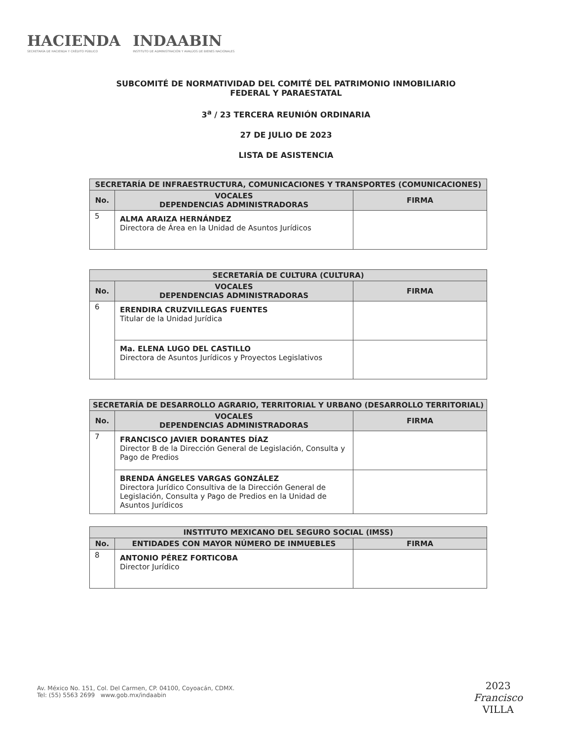HACIENDA
SECRETARÍA DE HACIENDA Y CRÉDITO PÚBLICO
INDAABIN
INSTITUTO DE ADMINISTRACIÓN Y AVALÚOS DE BIENES NACIONALES
SUBCOMITÉ DE NORMATIVIDAD DEL COMITÉ DEL PATRIMONIO INMOBILIARIO
FEDERAL Y PARAESTATAL
3<sup>a</sup> / 23 TERCERA REUNIÓN ORDINARIA
27 DE JULIO DE 2023
LISTA DE ASISTENCIA
| SECRETARÍA DE INFRAESTRUCTURA, COMUNICACIONES Y TRANSPORTES (COMUNICACIONES) | | |
| --- | --- | --- |
| No. | VOCALES DEPENDENCIAS ADMINISTRADORAS | FIRMA |
| 5 | ALMA ARAIZA HERNÁNDEZ Directora de Área en la Unidad de Asuntos Jurídicos | |
| SECRETARÍA DE CULTURA (CULTURA) | | |
| --- | --- | --- |
| No. | VOCALES DEPENDENCIAS ADMINISTRADORAS | FIRMA |
| 6 | ERENDIRA CRUZVILLEGAS FUENTES Titular de la Unidad Jurídica | |
| | Ma. ELENA LUGO DEL CASTILLO Directora de Asuntos Jurídicos y Proyectos Legislativos | |
| SECRETARÍA DE DESARROLLO AGRARIO, TERRITORIAL Y URBANO (DESARROLLO TERRITORIAL) | | |
| --- | --- | --- |
| No. | VOCALES DEPENDENCIAS ADMINISTRADORAS | FIRMA |
| 7 | FRANCISCO JAVIER DORANTES DÍAZ Director B de la Dirección General de Legislación, Consulta y Pago de Predios | |
| | BRENDA ÁNGELES VARGAS GONZÁLEZ Directora Jurídico Consultiva de la Dirección General de Legislación, Consulta y Pago de Predios en la Unidad de Asuntos Jurídicos | |
| INSTITUTO MEXICANO DEL SEGURO SOCIAL (IMSS) | | |
| --- | --- | --- |
| No. | ENTIDADES CON MAYOR NÚMERO DE INMUEBLES | FIRMA |
| 8 | ANTONIO PÉREZ FORTICOBA Director Jurídico | |
Av. México No. 151, Col. Del Carmen, CP. 04100, Coyoacán, CDMX.
Tel: (55) 5563 2699 www.gob.mx/indaabin
2023
Francisco
VILLA